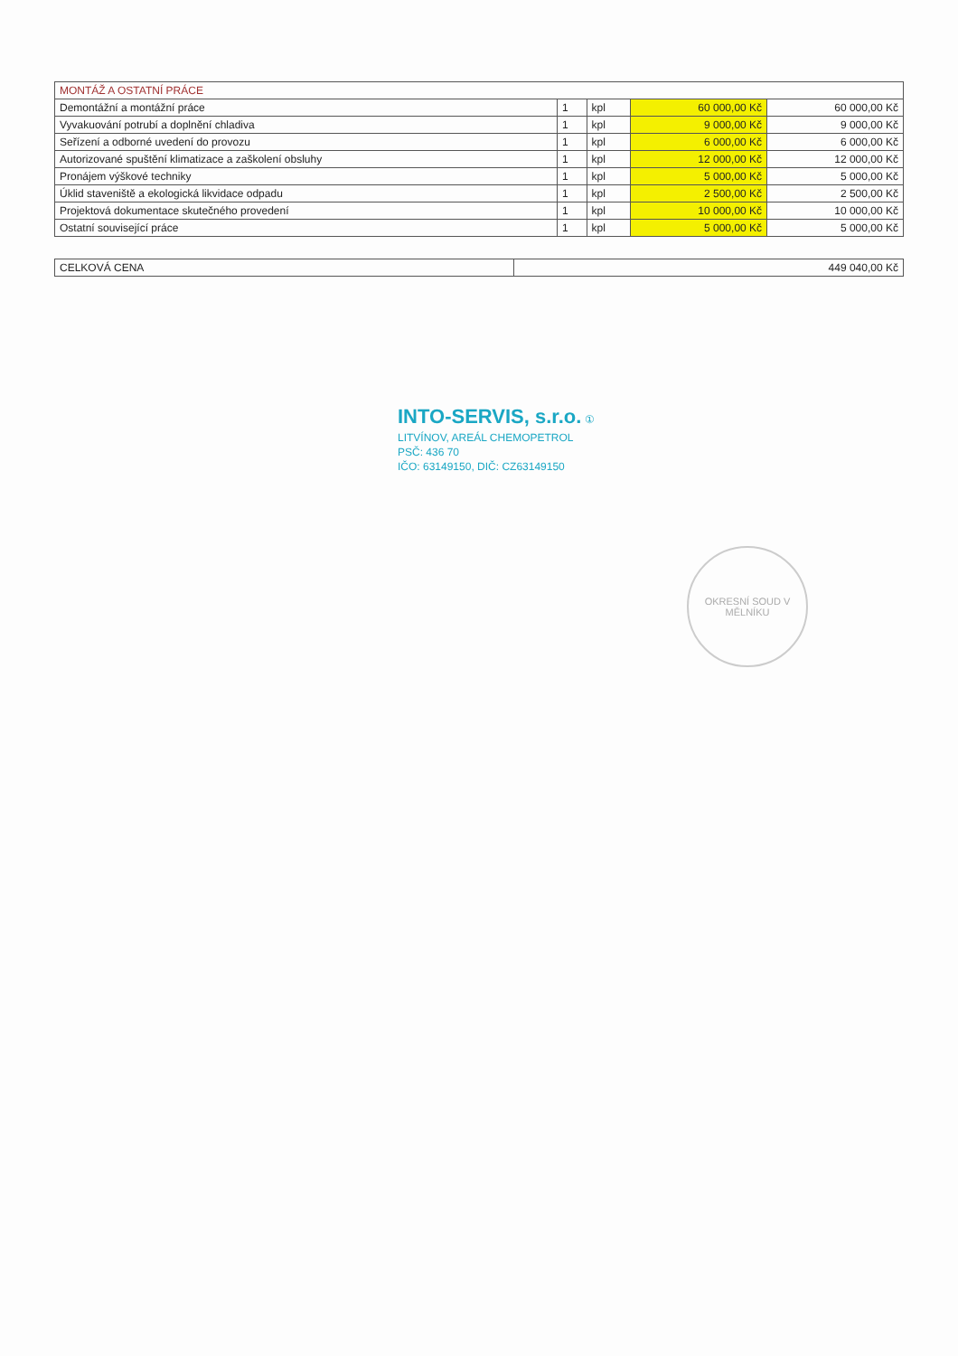| MONTÁŽ A OSTATNÍ PRÁCE | | | | |
| --- | --- | --- | --- | --- |
| Demontážní a montážní práce | 1 | kpl | 60 000,00 Kč | 60 000,00 Kč |
| Vyvakuování potrubí a doplnění chladiva | 1 | kpl | 9 000,00 Kč | 9 000,00 Kč |
| Seřízení a odborné uvedení do provozu | 1 | kpl | 6 000,00 Kč | 6 000,00 Kč |
| Autorizované spuštění klimatizace a zaškolení obsluhy | 1 | kpl | 12 000,00 Kč | 12 000,00 Kč |
| Pronájem výškové techniky | 1 | kpl | 5 000,00 Kč | 5 000,00 Kč |
| Úklid staveniště a ekologická likvidace odpadu | 1 | kpl | 2 500,00 Kč | 2 500,00 Kč |
| Projektová dokumentace skutečného provedení | 1 | kpl | 10 000,00 Kč | 10 000,00 Kč |
| Ostatní související práce | 1 | kpl | 5 000,00 Kč | 5 000,00 Kč |
| CELKOVÁ CENA | 449 040,00 Kč |
INTO-SERVIS, s.r.o. ①
LITVÍNOV, AREÁL CHEMOPETROL
PSČ: 436 70
IČO: 63149150, DIČ: CZ63149150
OKRESNÍ SOUD V MĚLNÍKU